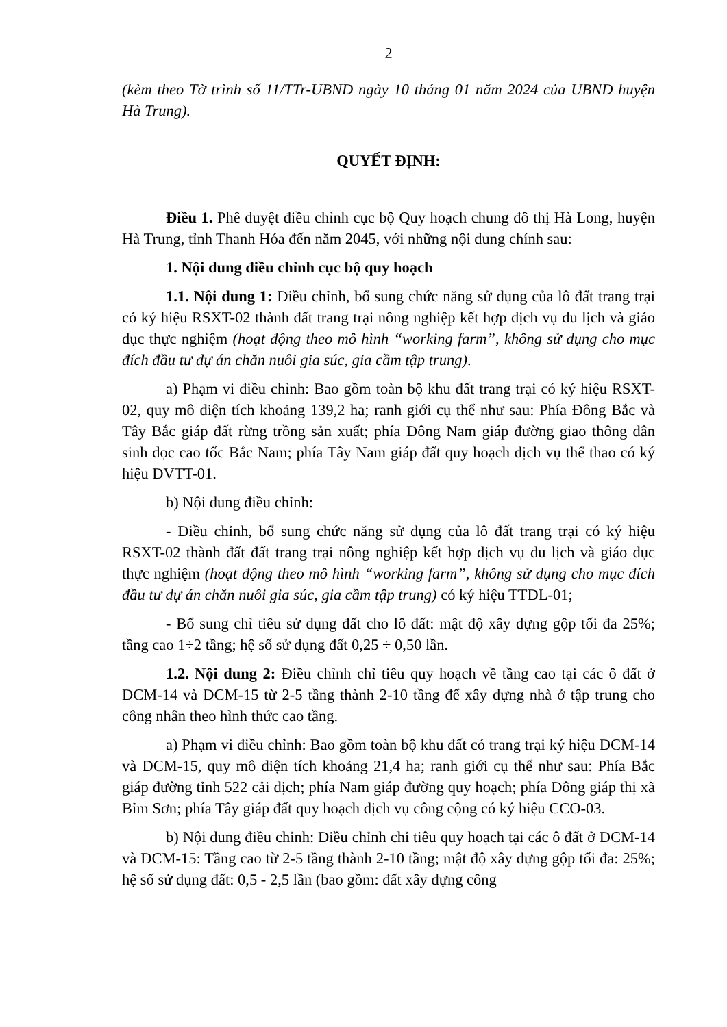2
(kèm theo Tờ trình số 11/TTr-UBND ngày 10 tháng 01 năm 2024 của UBND huyện Hà Trung).
QUYẾT ĐỊNH:
Điều 1. Phê duyệt điều chỉnh cục bộ Quy hoạch chung đô thị Hà Long, huyện Hà Trung, tỉnh Thanh Hóa đến năm 2045, với những nội dung chính sau:
1. Nội dung điều chỉnh cục bộ quy hoạch
1.1. Nội dung 1: Điều chỉnh, bổ sung chức năng sử dụng của lô đất trang trại có ký hiệu RSXT-02 thành đất trang trại nông nghiệp kết hợp dịch vụ du lịch và giáo dục thực nghiệm (hoạt động theo mô hình “working farm”, không sử dụng cho mục đích đầu tư dự án chăn nuôi gia súc, gia cầm tập trung).
a) Phạm vi điều chỉnh: Bao gồm toàn bộ khu đất trang trại có ký hiệu RSXT-02, quy mô diện tích khoảng 139,2 ha; ranh giới cụ thể như sau: Phía Đông Bắc và Tây Bắc giáp đất rừng trồng sản xuất; phía Đông Nam giáp đường giao thông dân sinh dọc cao tốc Bắc Nam; phía Tây Nam giáp đất quy hoạch dịch vụ thể thao có ký hiệu DVTT-01.
b) Nội dung điều chỉnh:
- Điều chỉnh, bổ sung chức năng sử dụng của lô đất trang trại có ký hiệu RSXT-02 thành đất đất trang trại nông nghiệp kết hợp dịch vụ du lịch và giáo dục thực nghiệm (hoạt động theo mô hình “working farm”, không sử dụng cho mục đích đầu tư dự án chăn nuôi gia súc, gia cầm tập trung) có ký hiệu TTDL-01;
- Bổ sung chỉ tiêu sử dụng đất cho lô đất: mật độ xây dựng gộp tối đa 25%; tầng cao 1÷2 tầng; hệ số sử dụng đất 0,25 ÷ 0,50 lần.
1.2. Nội dung 2: Điều chỉnh chỉ tiêu quy hoạch về tầng cao tại các ô đất ở DCM-14 và DCM-15 từ 2-5 tầng thành 2-10 tầng để xây dựng nhà ở tập trung cho công nhân theo hình thức cao tầng.
a) Phạm vi điều chỉnh: Bao gồm toàn bộ khu đất có trang trại ký hiệu DCM-14 và DCM-15, quy mô diện tích khoảng 21,4 ha; ranh giới cụ thể như sau: Phía Bắc giáp đường tỉnh 522 cải dịch; phía Nam giáp đường quy hoạch; phía Đông giáp thị xã Bỉm Sơn; phía Tây giáp đất quy hoạch dịch vụ công cộng có ký hiệu CCO-03.
b) Nội dung điều chỉnh: Điều chỉnh chỉ tiêu quy hoạch tại các ô đất ở DCM-14 và DCM-15: Tầng cao từ 2-5 tầng thành 2-10 tầng; mật độ xây dựng gộp tối đa: 25%; hệ số sử dụng đất: 0,5 - 2,5 lần (bao gồm: đất xây dựng công